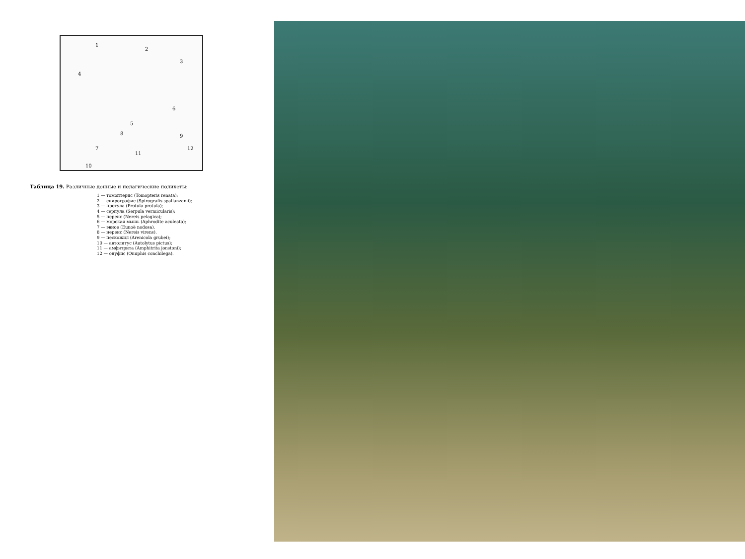1
2
3
4
5
6
7
8
9
10
11
12
Таблица 19. Различные донные и пелагические полихеты:
1 — томоптерис (Tomopteris renata);
2 — спирографис (Spirografis spallanzanii);
3 — протула (Protula protula);
4 — серпула (Serpula vermicularis);
5 — нереис (Nereis pelagica);
6 — морская мышь (Aphrodite aculeata);
7 — эвноe (Eunoë nodosa).
8 — нереис (Nereis virens).
9 — пескожил (Arenicola grubei);
10 — автолитус (Autolytus pictus);
11 — амфитрита (Amphitrita jonstoni);
12 — онуфис (Onuphis conchilega).